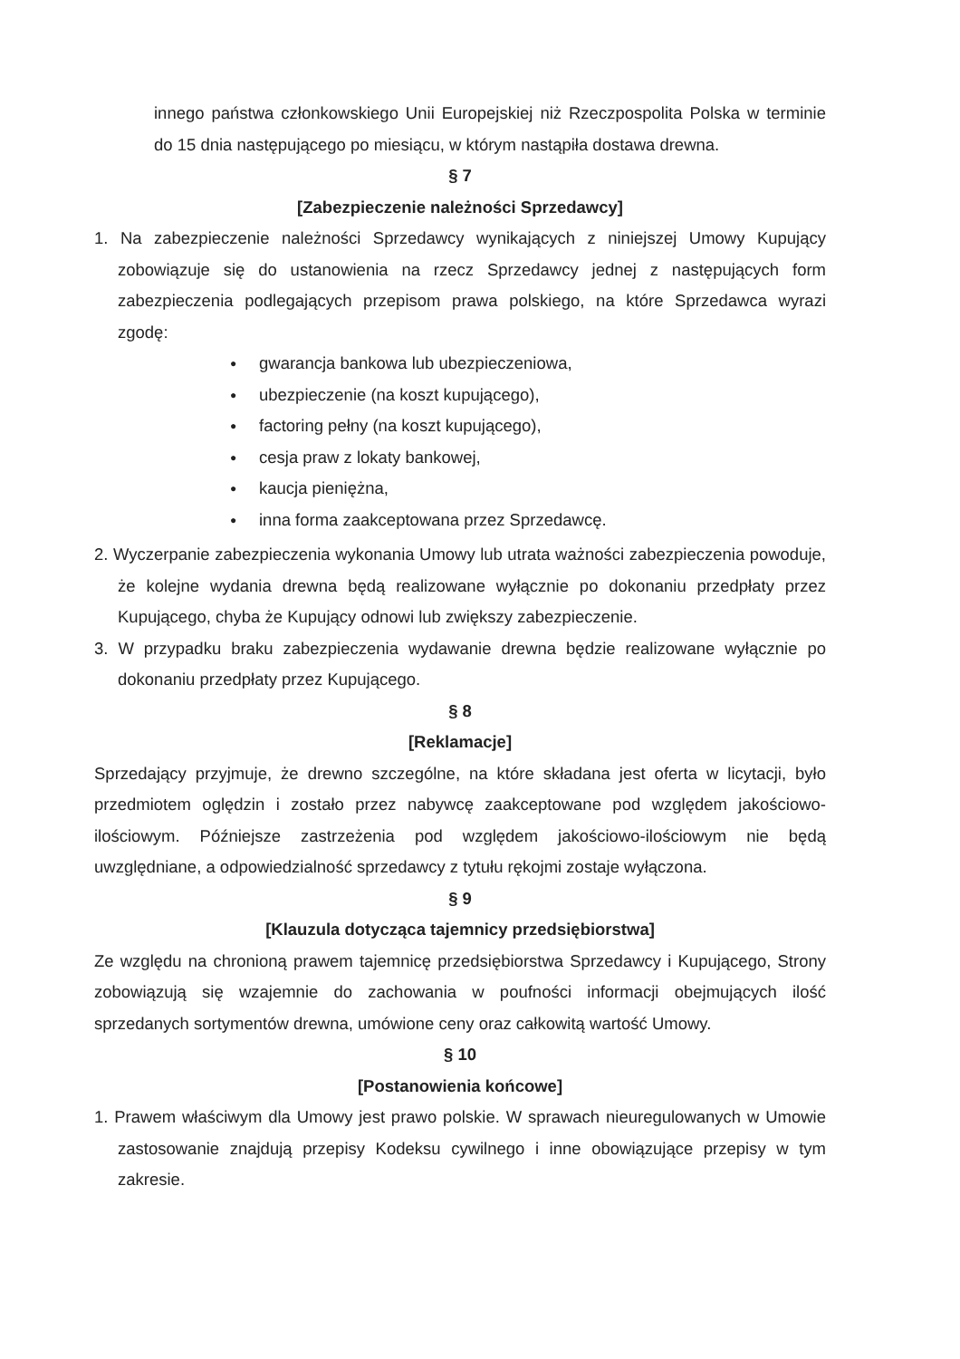innego państwa członkowskiego Unii Europejskiej niż Rzeczpospolita Polska w terminie do 15 dnia następującego po miesiącu, w którym nastąpiła dostawa drewna.
§ 7
[Zabezpieczenie należności Sprzedawcy]
1. Na zabezpieczenie należności Sprzedawcy wynikających z niniejszej Umowy Kupujący zobowiązuje się do ustanowienia na rzecz Sprzedawcy jednej z następujących form zabezpieczenia podlegających przepisom prawa polskiego, na które Sprzedawca wyrazi zgodę:
● gwarancja bankowa lub ubezpieczeniowa,
● ubezpieczenie (na koszt kupującego),
● factoring pełny (na koszt kupującego),
● cesja praw z lokaty bankowej,
● kaucja pieniężna,
● inna forma zaakceptowana przez Sprzedawcę.
2. Wyczerpanie zabezpieczenia wykonania Umowy lub utrata ważności zabezpieczenia powoduje, że kolejne wydania drewna będą realizowane wyłącznie po dokonaniu przedpłaty przez Kupującego, chyba że Kupujący odnowi lub zwiększy zabezpieczenie.
3. W przypadku braku zabezpieczenia wydawanie drewna będzie realizowane wyłącznie po dokonaniu przedpłaty przez Kupującego.
§ 8
[Reklamacje]
Sprzedający przyjmuje, że drewno szczególne, na które składana jest oferta w licytacji, było przedmiotem oględzin i zostało przez nabywcę zaakceptowane pod względem jakościowo-ilościowym. Późniejsze zastrzeżenia pod względem jakościowo-ilościowym nie będą uwzględniane, a odpowiedzialność sprzedawcy z tytułu rękojmi zostaje wyłączona.
§ 9
[Klauzula dotycząca tajemnicy przedsiębiorstwa]
Ze względu na chronioną prawem tajemnicę przedsiębiorstwa Sprzedawcy i Kupującego, Strony zobowiązują się wzajemnie do zachowania w poufności informacji obejmujących ilość sprzedanych sortymentów drewna, umówione ceny oraz całkowitą wartość Umowy.
§ 10
[Postanowienia końcowe]
1. Prawem właściwym dla Umowy jest prawo polskie. W sprawach nieuregulowanych w Umowie zastosowanie znajdują przepisy Kodeksu cywilnego i inne obowiązujące przepisy w tym zakresie.